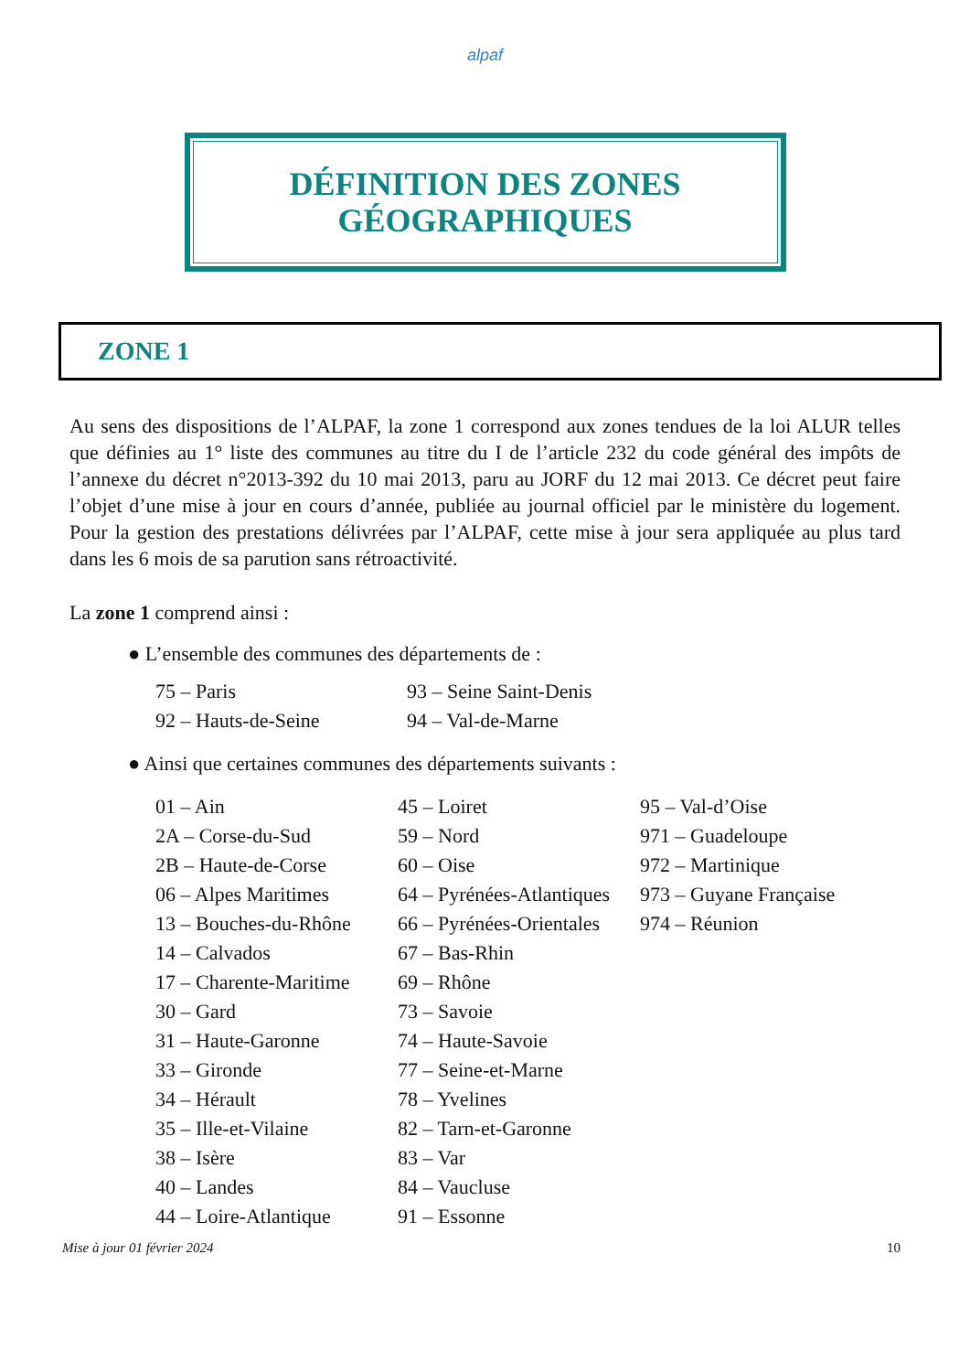alpaf
DÉFINITION DES ZONES
GÉOGRAPHIQUES
ZONE 1
Au sens des dispositions de l’ALPAF, la zone 1 correspond aux zones tendues de la loi ALUR telles que définies au 1° liste des communes au titre du I de l’article 232 du code général des impôts de l’annexe du décret n°2013-392 du 10 mai 2013, paru au JORF du 12 mai 2013. Ce décret peut faire l’objet d’une mise à jour en cours d’année, publiée au journal officiel par le ministère du logement. Pour la gestion des prestations délivrées par l’ALPAF, cette mise à jour sera appliquée au plus tard dans les 6 mois de sa parution sans rétroactivité.
La zone 1 comprend ainsi :
● L’ensemble des communes des départements de :
| 75 – Paris | 93 – Seine Saint-Denis |
| 92 – Hauts-de-Seine | 94 – Val-de-Marne |
● Ainsi que certaines communes des départements suivants :
| 01 – Ain | 45 – Loiret | 95 – Val-d’Oise |
| 2A – Corse-du-Sud | 59 – Nord | 971 – Guadeloupe |
| 2B – Haute-de-Corse | 60 – Oise | 972 – Martinique |
| 06 – Alpes Maritimes | 64 – Pyrénées-Atlantiques | 973 – Guyane Française |
| 13 – Bouches-du-Rhône | 66 – Pyrénées-Orientales | 974 – Réunion |
| 14 – Calvados | 67 – Bas-Rhin | |
| 17 – Charente-Maritime | 69 – Rhône | |
| 30 – Gard | 73 – Savoie | |
| 31 – Haute-Garonne | 74 – Haute-Savoie | |
| 33 – Gironde | 77 – Seine-et-Marne | |
| 34 – Hérault | 78 – Yvelines | |
| 35 – Ille-et-Vilaine | 82 – Tarn-et-Garonne | |
| 38 – Isère | 83 – Var | |
| 40 – Landes | 84 – Vaucluse | |
| 44 – Loire-Atlantique | 91 – Essonne | |
Mise à jour 01 février 2024 10